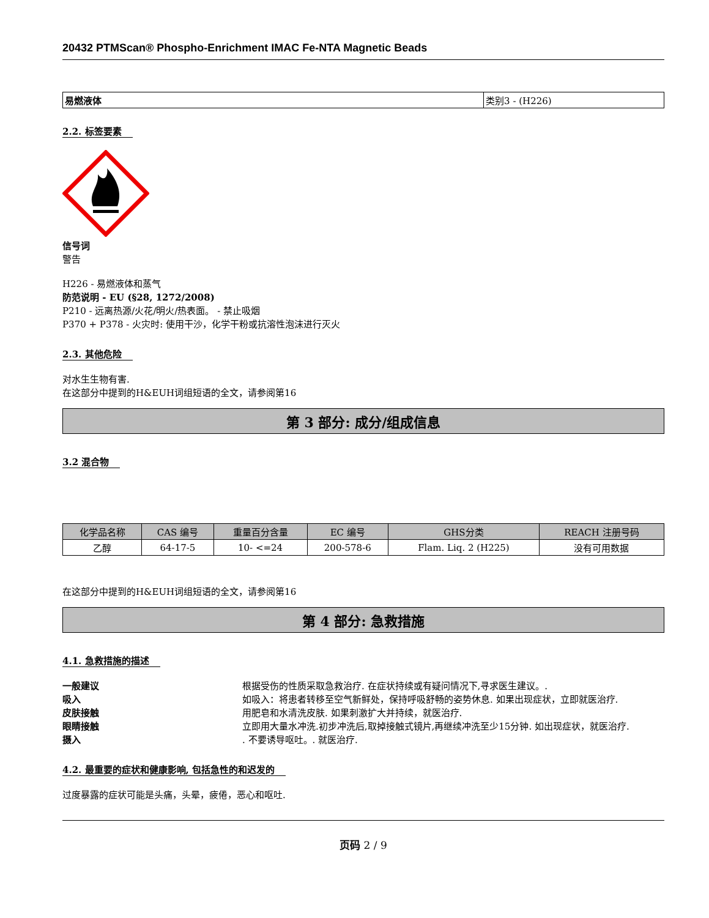20432 PTMScan® Phospho-Enrichment IMAC Fe-NTA Magnetic Beads
| 易燃液体 | 类别3 - (H226) |
2.2. 标签要素
信号词
警告
H226 - 易燃液体和蒸气
防范说明 - EU (§28, 1272/2008)
P210 - 远离热源/火花/明火/热表面。 - 禁止吸烟
P370 + P378 - 火灾时: 使用干沙，化学干粉或抗溶性泡沫进行灭火
2.3. 其他危险
对水生生物有害.
在这部分中提到的H&EUH词组短语的全文，请参阅第16
第 3 部分: 成分/组成信息
3.2 混合物
| 化学品名称 | CAS 编号 | 重量百分含量 | EC 编号 | GHS分类 | REACH 注册号码 |
| --- | --- | --- | --- | --- | --- |
| 乙醇 | 64-17-5 | 10- <=24 | 200-578-6 | Flam. Liq. 2 (H225) | 没有可用数据 |
在这部分中提到的H&EUH词组短语的全文，请参阅第16
第 4 部分: 急救措施
4.1. 急救措施的描述
一般建议 根据受伤的性质采取急救治疗. 在症状持续或有疑问情况下,寻求医生建议。.
吸入 如吸入：将患者转移至空气新鲜处，保持呼吸舒畅的姿势休息. 如果出现症状，立即就医治疗.
皮肤接触 用肥皂和水清洗皮肤. 如果刺激扩大并持续，就医治疗.
眼睛接触 立即用大量水冲洗.初步冲洗后,取掉接触式镜片,再继续冲洗至少15分钟. 如出现症状，就医治疗.
摄入. 不要诱导呕吐。. 就医治疗.
4.2. 最重要的症状和健康影响, 包括急性的和迟发的
过度暴露的症状可能是头痛，头晕，疲倦，恶心和呕吐.
页码 2 / 9